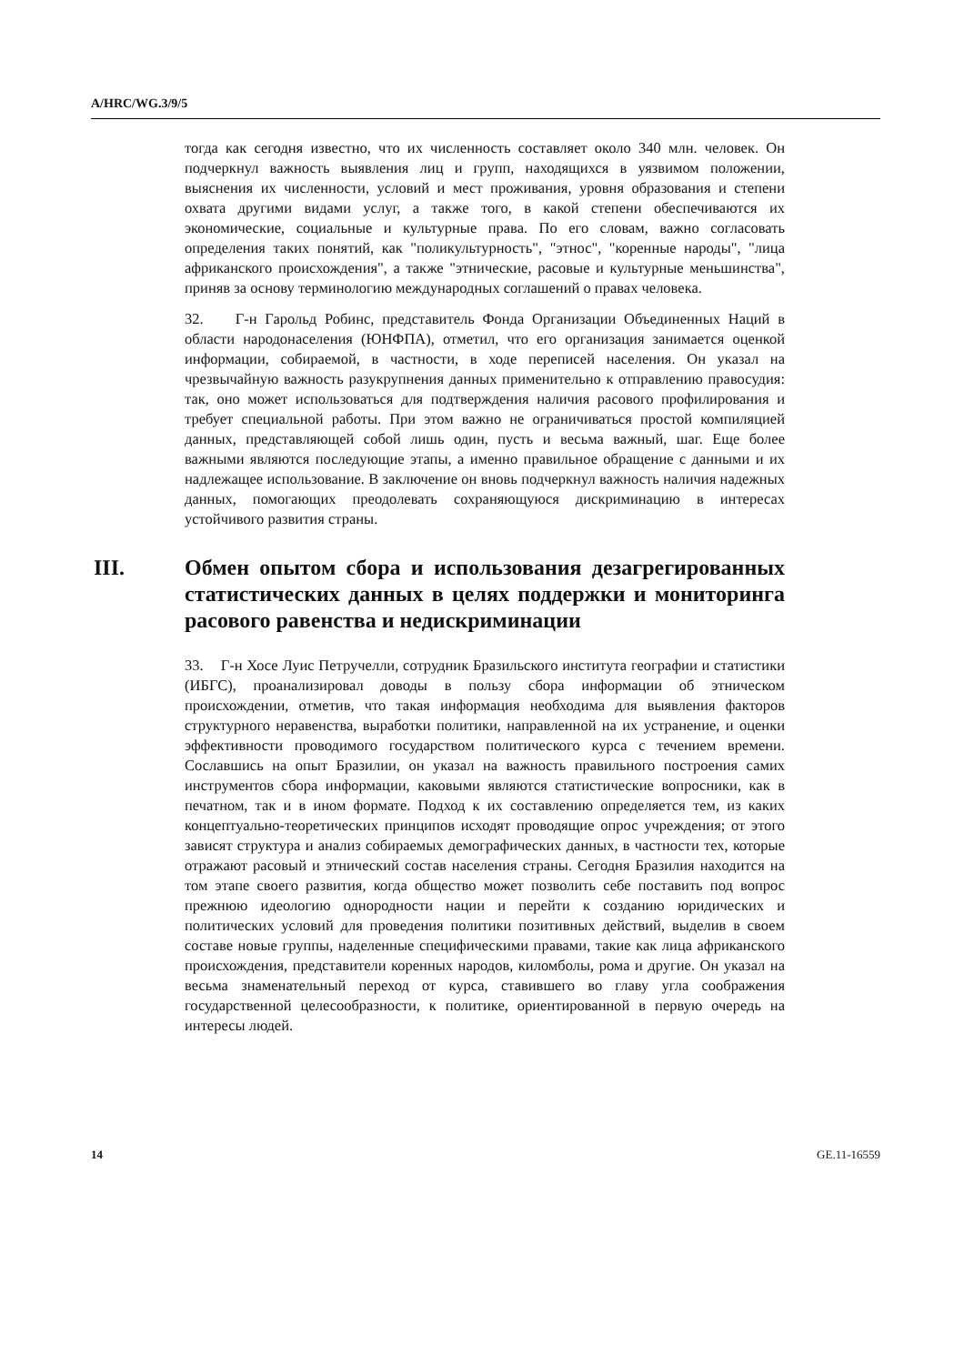A/HRC/WG.3/9/5
тогда как сегодня известно, что их численность составляет около 340 млн. человек. Он подчеркнул важность выявления лиц и групп, находящихся в уязвимом положении, выяснения их численности, условий и мест проживания, уровня образования и степени охвата другими видами услуг, а также того, в какой степени обеспечиваются их экономические, социальные и культурные права. По его словам, важно согласовать определения таких понятий, как "поликультурность", "этнос", "коренные народы", "лица африканского происхождения", а также "этнические, расовые и культурные меньшинства", приняв за основу терминологию международных соглашений о правах человека.
32. Г-н Гарольд Робинс, представитель Фонда Организации Объединенных Наций в области народонаселения (ЮНФПА), отметил, что его организация занимается оценкой информации, собираемой, в частности, в ходе переписей населения. Он указал на чрезвычайную важность разукрупнения данных применительно к отправлению правосудия: так, оно может использоваться для подтверждения наличия расового профилирования и требует специальной работы. При этом важно не ограничиваться простой компиляцией данных, представляющей собой лишь один, пусть и весьма важный, шаг. Еще более важными являются последующие этапы, а именно правильное обращение с данными и их надлежащее использование. В заключение он вновь подчеркнул важность наличия надежных данных, помогающих преодолевать сохраняющуюся дискриминацию в интересах устойчивого развития страны.
III. Обмен опытом сбора и использования дезагрегированных статистических данных в целях поддержки и мониторинга расового равенства и недискриминации
33. Г-н Хосе Луис Петручелли, сотрудник Бразильского института географии и статистики (ИБГС), проанализировал доводы в пользу сбора информации об этническом происхождении, отметив, что такая информация необходима для выявления факторов структурного неравенства, выработки политики, направленной на их устранение, и оценки эффективности проводимого государством политического курса с течением времени. Сославшись на опыт Бразилии, он указал на важность правильного построения самих инструментов сбора информации, каковыми являются статистические вопросники, как в печатном, так и в ином формате. Подход к их составлению определяется тем, из каких концептуально-теоретических принципов исходят проводящие опрос учреждения; от этого зависят структура и анализ собираемых демографических данных, в частности тех, которые отражают расовый и этнический состав населения страны. Сегодня Бразилия находится на том этапе своего развития, когда общество может позволить себе поставить под вопрос прежнюю идеологию однородности нации и перейти к созданию юридических и политических условий для проведения политики позитивных действий, выделив в своем составе новые группы, наделенные специфическими правами, такие как лица африканского происхождения, представители коренных народов, киломболы, рома и другие. Он указал на весьма знаменательный переход от курса, ставившего во главу угла соображения государственной целесообразности, к политике, ориентированной в первую очередь на интересы людей.
14 GE.11-16559